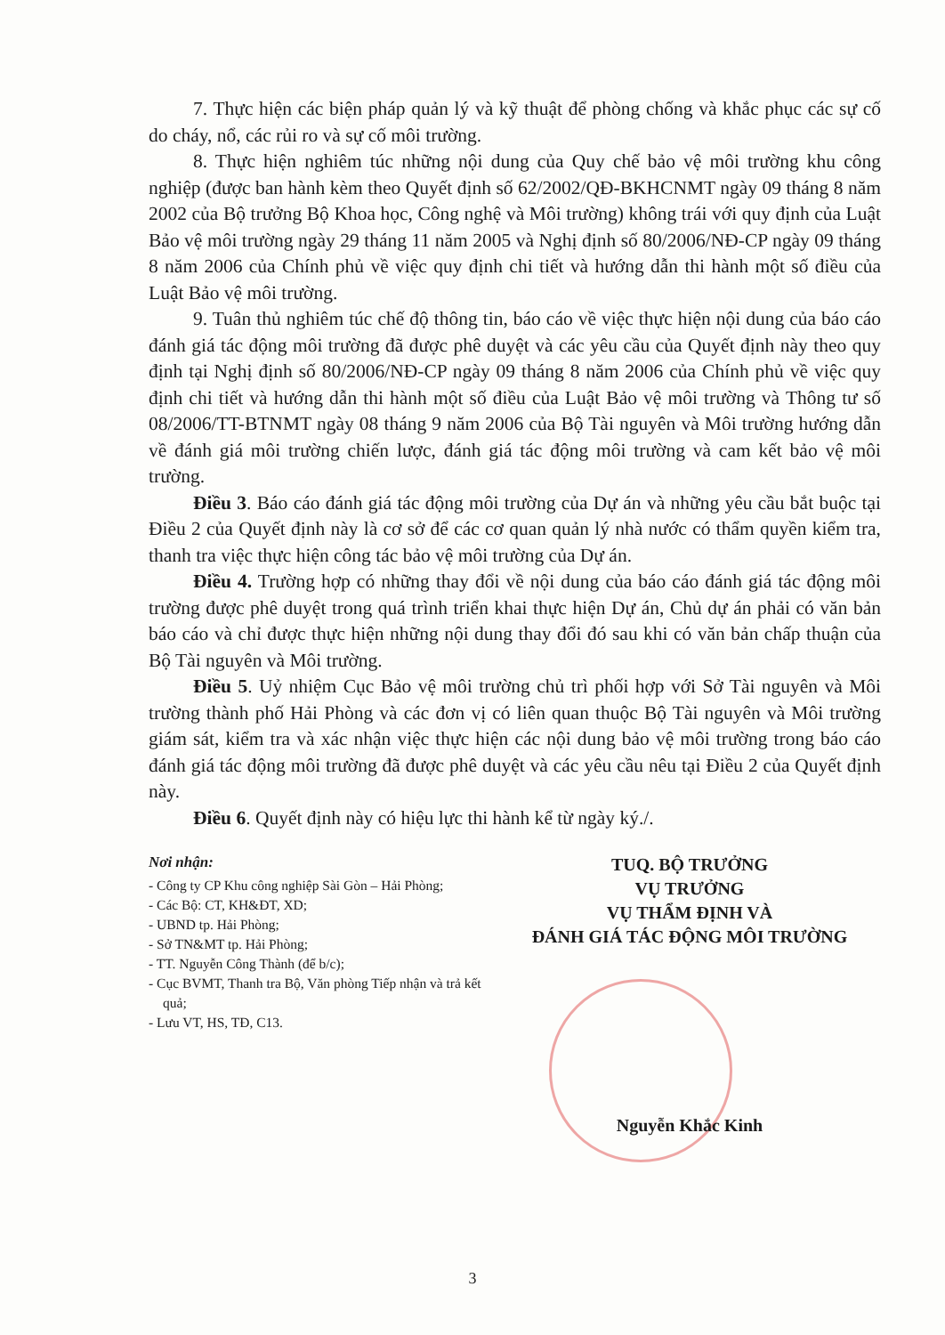7. Thực hiện các biện pháp quản lý và kỹ thuật để phòng chống và khắc phục các sự cố do cháy, nổ, các rủi ro và sự cố môi trường.
8. Thực hiện nghiêm túc những nội dung của Quy chế bảo vệ môi trường khu công nghiệp (được ban hành kèm theo Quyết định số 62/2002/QĐ-BKHCNMT ngày 09 tháng 8 năm 2002 của Bộ trưởng Bộ Khoa học, Công nghệ và Môi trường) không trái với quy định của Luật Bảo vệ môi trường ngày 29 tháng 11 năm 2005 và Nghị định số 80/2006/NĐ-CP ngày 09 tháng 8 năm 2006 của Chính phủ về việc quy định chi tiết và hướng dẫn thi hành một số điều của Luật Bảo vệ môi trường.
9. Tuân thủ nghiêm túc chế độ thông tin, báo cáo về việc thực hiện nội dung của báo cáo đánh giá tác động môi trường đã được phê duyệt và các yêu cầu của Quyết định này theo quy định tại Nghị định số 80/2006/NĐ-CP ngày 09 tháng 8 năm 2006 của Chính phủ về việc quy định chi tiết và hướng dẫn thi hành một số điều của Luật Bảo vệ môi trường và Thông tư số 08/2006/TT-BTNMT ngày 08 tháng 9 năm 2006 của Bộ Tài nguyên và Môi trường hướng dẫn về đánh giá môi trường chiến lược, đánh giá tác động môi trường và cam kết bảo vệ môi trường.
Điều 3. Báo cáo đánh giá tác động môi trường của Dự án và những yêu cầu bắt buộc tại Điều 2 của Quyết định này là cơ sở để các cơ quan quản lý nhà nước có thẩm quyền kiểm tra, thanh tra việc thực hiện công tác bảo vệ môi trường của Dự án.
Điều 4. Trường hợp có những thay đổi về nội dung của báo cáo đánh giá tác động môi trường được phê duyệt trong quá trình triển khai thực hiện Dự án, Chủ dự án phải có văn bản báo cáo và chỉ được thực hiện những nội dung thay đổi đó sau khi có văn bản chấp thuận của Bộ Tài nguyên và Môi trường.
Điều 5. Uỷ nhiệm Cục Bảo vệ môi trường chủ trì phối hợp với Sở Tài nguyên và Môi trường thành phố Hải Phòng và các đơn vị có liên quan thuộc Bộ Tài nguyên và Môi trường giám sát, kiểm tra và xác nhận việc thực hiện các nội dung bảo vệ môi trường trong báo cáo đánh giá tác động môi trường đã được phê duyệt và các yêu cầu nêu tại Điều 2 của Quyết định này.
Điều 6. Quyết định này có hiệu lực thi hành kể từ ngày ký./.
Nơi nhận:
- Công ty CP Khu công nghiệp Sài Gòn – Hải Phòng;
- Các Bộ: CT, KH&ĐT, XD;
- UBND tp. Hải Phòng;
- Sở TN&MT tp. Hải Phòng;
- TT. Nguyễn Công Thành (để b/c);
- Cục BVMT, Thanh tra Bộ, Văn phòng Tiếp nhận và trả kết quả;
- Lưu VT, HS, TĐ, C13.
TUQ. BỘ TRƯỞNG
VỤ TRƯỞNG
VỤ THẨM ĐỊNH VÀ
ĐÁNH GIÁ TÁC ĐỘNG MÔI TRƯỜNG
Nguyễn Khắc Kinh
3